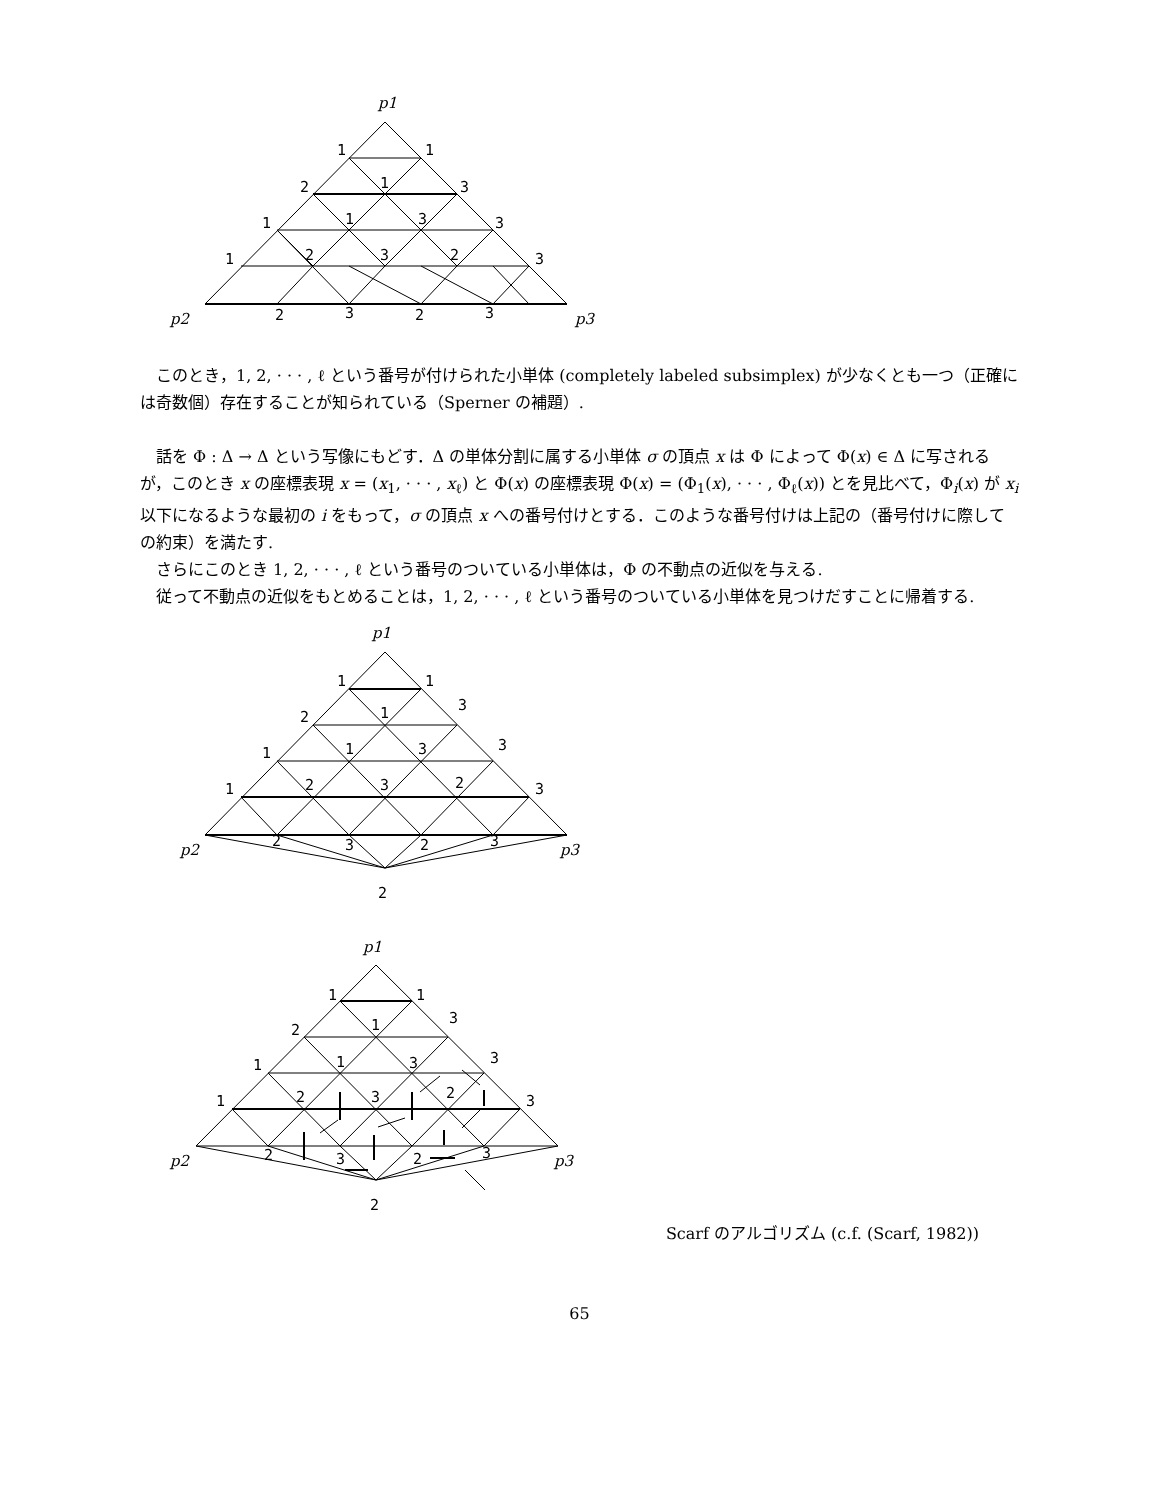p1
1
1
2
1
3
1
1
3
3
1
2
3
2
3
p2
2
3
2
3
p3
このとき，1, 2, · · · , ℓ という番号が付けられた小単体 (completely labeled subsimplex) が少なくとも一つ（正確には奇数個）存在することが知られている（Sperner の補題）.
話を Φ : Δ → Δ という写像にもどす．Δ の単体分割に属する小単体 σ の頂点 x は Φ によって Φ(x) ∈ Δ に写されるが，このとき x の座標表現 x = (x<sub>1</sub>, · · · , x<sub>ℓ</sub>) と Φ(x) の座標表現 Φ(x) = (Φ<sub>1</sub>(x), · · · , Φ<sub>ℓ</sub>(x)) とを見比べて，Φ<sub>i</sub>(x) が x<sub>i</sub> 以下になるような最初の i をもって，σ の頂点 x への番号付けとする．このような番号付けは上記の（番号付けに際しての約束）を満たす.
さらにこのとき 1, 2, · · · , ℓ という番号のついている小単体は，Φ の不動点の近似を与える.
従って不動点の近似をもとめることは，1, 2, · · · , ℓ という番号のついている小単体を見つけだすことに帰着する.
p1
1
1
2
1
3
1
1
3
3
1
2
3
2
3
p2
2
3
2
3
p3
2
p1
1
1
2
1
3
1
1
3
3
1
2
3
2
3
p2
2
3
2
3
p3
2
Scarf のアルゴリズム (c.f. (Scarf, 1982))
65